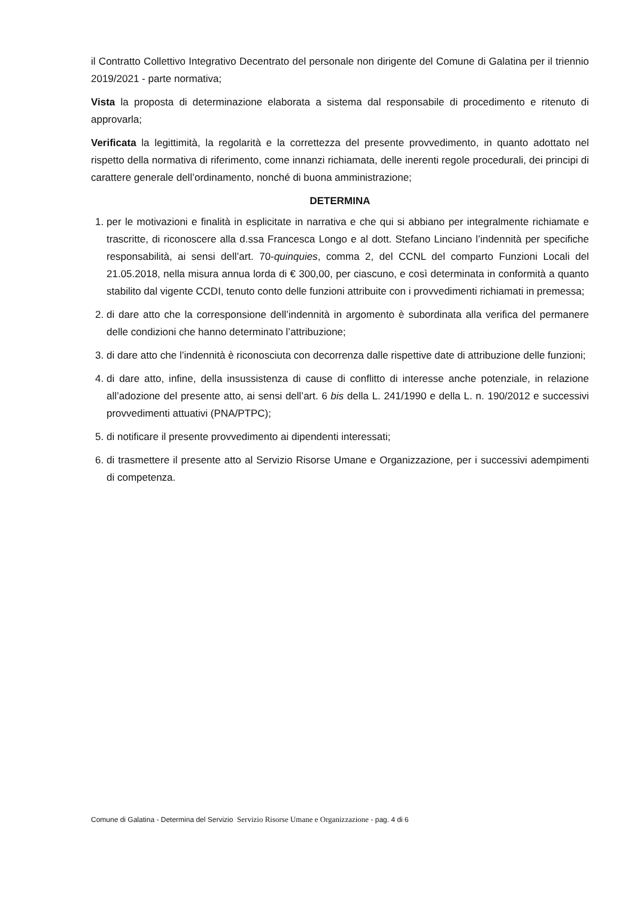il Contratto Collettivo Integrativo Decentrato del personale non dirigente del Comune di Galatina per il triennio 2019/2021 - parte normativa;
Vista la proposta di determinazione elaborata a sistema dal responsabile di procedimento e ritenuto di approvarla;
Verificata la legittimità, la regolarità e la correttezza del presente provvedimento, in quanto adottato nel rispetto della normativa di riferimento, come innanzi richiamata, delle inerenti regole procedurali, dei principi di carattere generale dell’ordinamento, nonché di buona amministrazione;
DETERMINA
1. per le motivazioni e finalità in esplicitate in narrativa e che qui si abbiano per integralmente richiamate e trascritte, di riconoscere alla d.ssa Francesca Longo e al dott. Stefano Linciano l’indennità per specifiche responsabilità, ai sensi dell’art. 70-quinquies, comma 2, del CCNL del comparto Funzioni Locali del 21.05.2018, nella misura annua lorda di € 300,00, per ciascuno, e così determinata in conformità a quanto stabilito dal vigente CCDI, tenuto conto delle funzioni attribuite con i provvedimenti richiamati in premessa;
2. di dare atto che la corresponsione dell’indennità in argomento è subordinata alla verifica del permanere delle condizioni che hanno determinato l’attribuzione;
3. di dare atto che l’indennità è riconosciuta con decorrenza dalle rispettive date di attribuzione delle funzioni;
4. di dare atto, infine, della insussistenza di cause di conflitto di interesse anche potenziale, in relazione all’adozione del presente atto, ai sensi dell’art. 6 bis della L. 241/1990 e della L. n. 190/2012 e successivi provvedimenti attuativi (PNA/PTPC);
5. di notificare il presente provvedimento ai dipendenti interessati;
6. di trasmettere il presente atto al Servizio Risorse Umane e Organizzazione, per i successivi adempimenti di competenza.
Comune di Galatina - Determina del Servizio Servizio Risorse Umane e Organizzazione - pag. 4 di 6